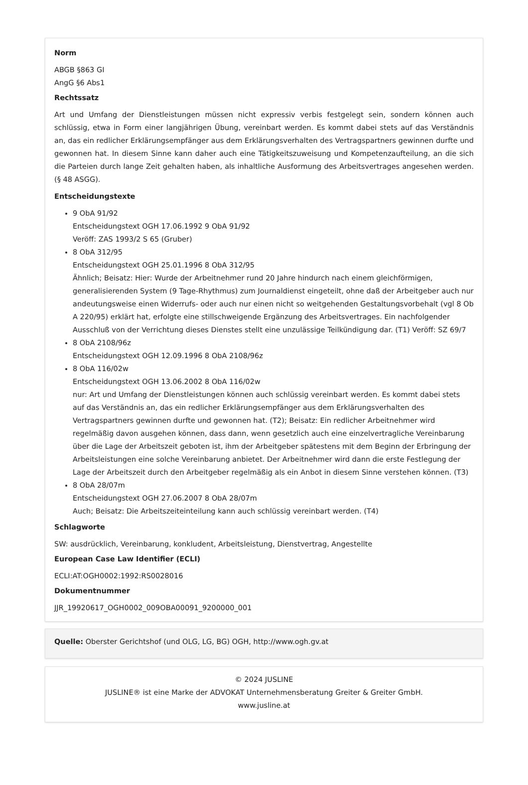Norm
ABGB §863 GI
AngG §6 Abs1
Rechtssatz
Art und Umfang der Dienstleistungen müssen nicht expressiv verbis festgelegt sein, sondern können auch schlüssig, etwa in Form einer langjährigen Übung, vereinbart werden. Es kommt dabei stets auf das Verständnis an, das ein redlicher Erklärungsempfänger aus dem Erklärungsverhalten des Vertragspartners gewinnen durfte und gewonnen hat. In diesem Sinne kann daher auch eine Tätigkeitszuweisung und Kompetenzaufteilung, an die sich die Parteien durch lange Zeit gehalten haben, als inhaltliche Ausformung des Arbeitsvertrages angesehen werden. (§ 48 ASGG).
Entscheidungstexte
9 ObA 91/92
Entscheidungstext OGH 17.06.1992 9 ObA 91/92
Veröff: ZAS 1993/2 S 65 (Gruber)
8 ObA 312/95
Entscheidungstext OGH 25.01.1996 8 ObA 312/95
Ähnlich; Beisatz: Hier: Wurde der Arbeitnehmer rund 20 Jahre hindurch nach einem gleichförmigen, generalisierenden System (9 Tage-Rhythmus) zum Journaldienst eingeteilt, ohne daß der Arbeitgeber auch nur andeutungsweise einen Widerrufs- oder auch nur einen nicht so weitgehenden Gestaltungsvorbehalt (vgl 8 Ob A 220/95) erklärt hat, erfolgte eine stillschweigende Ergänzung des Arbeitsvertrages. Ein nachfolgender Ausschluß von der Verrichtung dieses Dienstes stellt eine unzulässige Teilkündigung dar. (T1) Veröff: SZ 69/7
8 ObA 2108/96z
Entscheidungstext OGH 12.09.1996 8 ObA 2108/96z
8 ObA 116/02w
Entscheidungstext OGH 13.06.2002 8 ObA 116/02w
nur: Art und Umfang der Dienstleistungen können auch schlüssig vereinbart werden. Es kommt dabei stets auf das Verständnis an, das ein redlicher Erklärungsempfänger aus dem Erklärungsverhalten des Vertragspartners gewinnen durfte und gewonnen hat. (T2); Beisatz: Ein redlicher Arbeitnehmer wird regelmäßig davon ausgehen können, dass dann, wenn gesetzlich auch eine einzelvertragliche Vereinbarung über die Lage der Arbeitszeit geboten ist, ihm der Arbeitgeber spätestens mit dem Beginn der Erbringung der Arbeitsleistungen eine solche Vereinbarung anbietet. Der Arbeitnehmer wird dann die erste Festlegung der Lage der Arbeitszeit durch den Arbeitgeber regelmäßig als ein Anbot in diesem Sinne verstehen können. (T3)
8 ObA 28/07m
Entscheidungstext OGH 27.06.2007 8 ObA 28/07m
Auch; Beisatz: Die Arbeitszeiteinteilung kann auch schlüssig vereinbart werden. (T4)
Schlagworte
SW: ausdrücklich, Vereinbarung, konkludent, Arbeitsleistung, Dienstvertrag, Angestellte
European Case Law Identifier (ECLI)
ECLI:AT:OGH0002:1992:RS0028016
Dokumentnummer
JJR_19920617_OGH0002_009OBA00091_9200000_001
Quelle: Oberster Gerichtshof (und OLG, LG, BG) OGH, http://www.ogh.gv.at
© 2024 JUSLINE
JUSLINE® ist eine Marke der ADVOKAT Unternehmensberatung Greiter & Greiter GmbH.
www.jusline.at